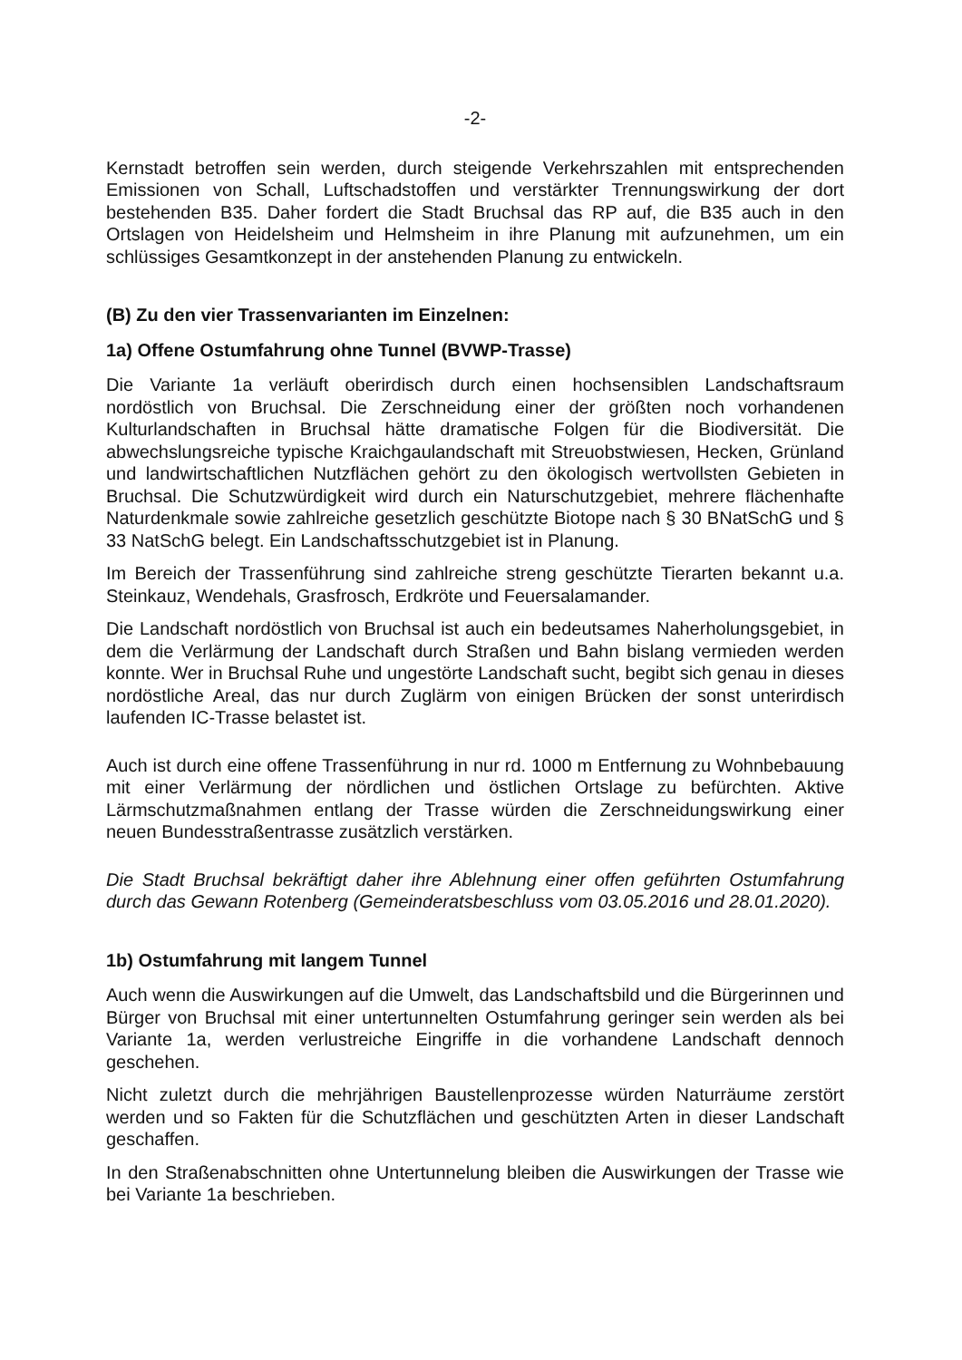-2-
Kernstadt betroffen sein werden, durch steigende Verkehrszahlen mit entsprechenden Emissionen von Schall, Luftschadstoffen und verstärkter Trennungswirkung der dort bestehenden B35. Daher fordert die Stadt Bruchsal das RP auf, die B35 auch in den Ortslagen von Heidelsheim und Helmsheim in ihre Planung mit aufzunehmen, um ein schlüssiges Gesamtkonzept in der anstehenden Planung zu entwickeln.
(B) Zu den vier Trassenvarianten im Einzelnen:
1a) Offene Ostumfahrung ohne Tunnel (BVWP-Trasse)
Die Variante 1a verläuft oberirdisch durch einen hochsensiblen Landschaftsraum nordöstlich von Bruchsal. Die Zerschneidung einer der größten noch vorhandenen Kulturlandschaften in Bruchsal hätte dramatische Folgen für die Biodiversität. Die abwechslungsreiche typische Kraichgaulandschaft mit Streuobstwiesen, Hecken, Grünland und landwirtschaftlichen Nutzflächen gehört zu den ökologisch wertvollsten Gebieten in Bruchsal. Die Schutzwürdigkeit wird durch ein Naturschutzgebiet, mehrere flächenhafte Naturdenkmale sowie zahlreiche gesetzlich geschützte Biotope nach § 30 BNatSchG und § 33 NatSchG belegt. Ein Landschaftsschutzgebiet ist in Planung.
Im Bereich der Trassenführung sind zahlreiche streng geschützte Tierarten bekannt u.a. Steinkauz, Wendehals, Grasfrosch, Erdkröte und Feuersalamander.
Die Landschaft nordöstlich von Bruchsal ist auch ein bedeutsames Naherholungsgebiet, in dem die Verlärmung der Landschaft durch Straßen und Bahn bislang vermieden werden konnte. Wer in Bruchsal Ruhe und ungestörte Landschaft sucht, begibt sich genau in dieses nordöstliche Areal, das nur durch Zuglärm von einigen Brücken der sonst unterirdisch laufenden IC-Trasse belastet ist.
Auch ist durch eine offene Trassenführung in nur rd. 1000 m Entfernung zu Wohnbebauung mit einer Verlärmung der nördlichen und östlichen Ortslage zu befürchten. Aktive Lärmschutzmaßnahmen entlang der Trasse würden die Zerschneidungswirkung einer neuen Bundesstraßentrasse zusätzlich verstärken.
Die Stadt Bruchsal bekräftigt daher ihre Ablehnung einer offen geführten Ostumfahrung durch das Gewann Rotenberg (Gemeinderatsbeschluss vom 03.05.2016 und 28.01.2020).
1b) Ostumfahrung mit langem Tunnel
Auch wenn die Auswirkungen auf die Umwelt, das Landschaftsbild und die Bürgerinnen und Bürger von Bruchsal mit einer untertunnelten Ostumfahrung geringer sein werden als bei Variante 1a, werden verlustreiche Eingriffe in die vorhandene Landschaft dennoch geschehen.
Nicht zuletzt durch die mehrjährigen Baustellenprozesse würden Naturräume zerstört werden und so Fakten für die Schutzflächen und geschützten Arten in dieser Landschaft geschaffen.
In den Straßenabschnitten ohne Untertunnelung bleiben die Auswirkungen der Trasse wie bei Variante 1a beschrieben.